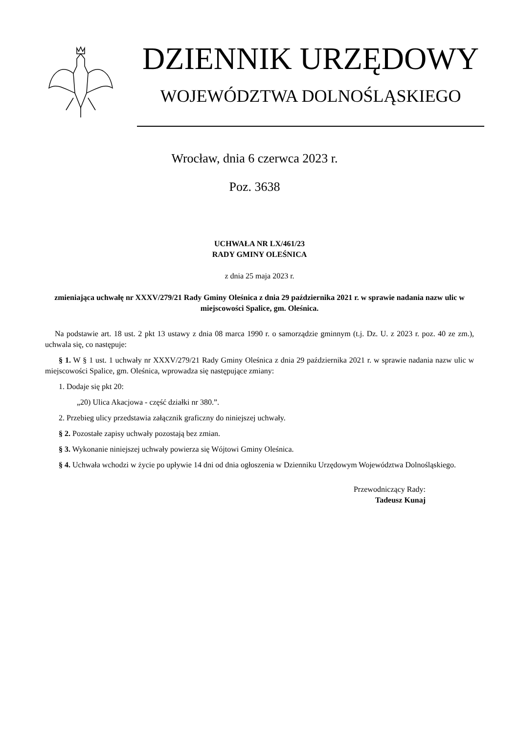DZIENNIK URZĘDOWY
WOJEWÓDZTWA DOLNOŚLĄSKIEGO
Wrocław, dnia 6 czerwca 2023 r.
Poz. 3638
UCHWAŁA NR LX/461/23
RADY GMINY OLEŚNICA
z dnia 25 maja 2023 r.
zmieniająca uchwałę nr XXXV/279/21 Rady Gminy Oleśnica z dnia 29 października 2021 r. w sprawie nadania nazw ulic w miejscowości Spalice, gm. Oleśnica.
Na podstawie art. 18 ust. 2 pkt 13 ustawy z dnia 08 marca 1990 r. o samorządzie gminnym (t.j. Dz. U. z 2023 r. poz. 40 ze zm.), uchwala się, co następuje:
§ 1. W § 1 ust. 1 uchwały nr XXXV/279/21 Rady Gminy Oleśnica z dnia 29 października 2021 r. w sprawie nadania nazw ulic w miejscowości Spalice, gm. Oleśnica, wprowadza się następujące zmiany:
1. Dodaje się pkt 20:
„20) Ulica Akacjowa - część działki nr 380.”.
2. Przebieg ulicy przedstawia załącznik graficzny do niniejszej uchwały.
§ 2. Pozostałe zapisy uchwały pozostają bez zmian.
§ 3. Wykonanie niniejszej uchwały powierza się Wójtowi Gminy Oleśnica.
§ 4. Uchwała wchodzi w życie po upływie 14 dni od dnia ogłoszenia w Dzienniku Urzędowym Województwa Dolnośląskiego.
Przewodniczący Rady:
Tadeusz Kunaj